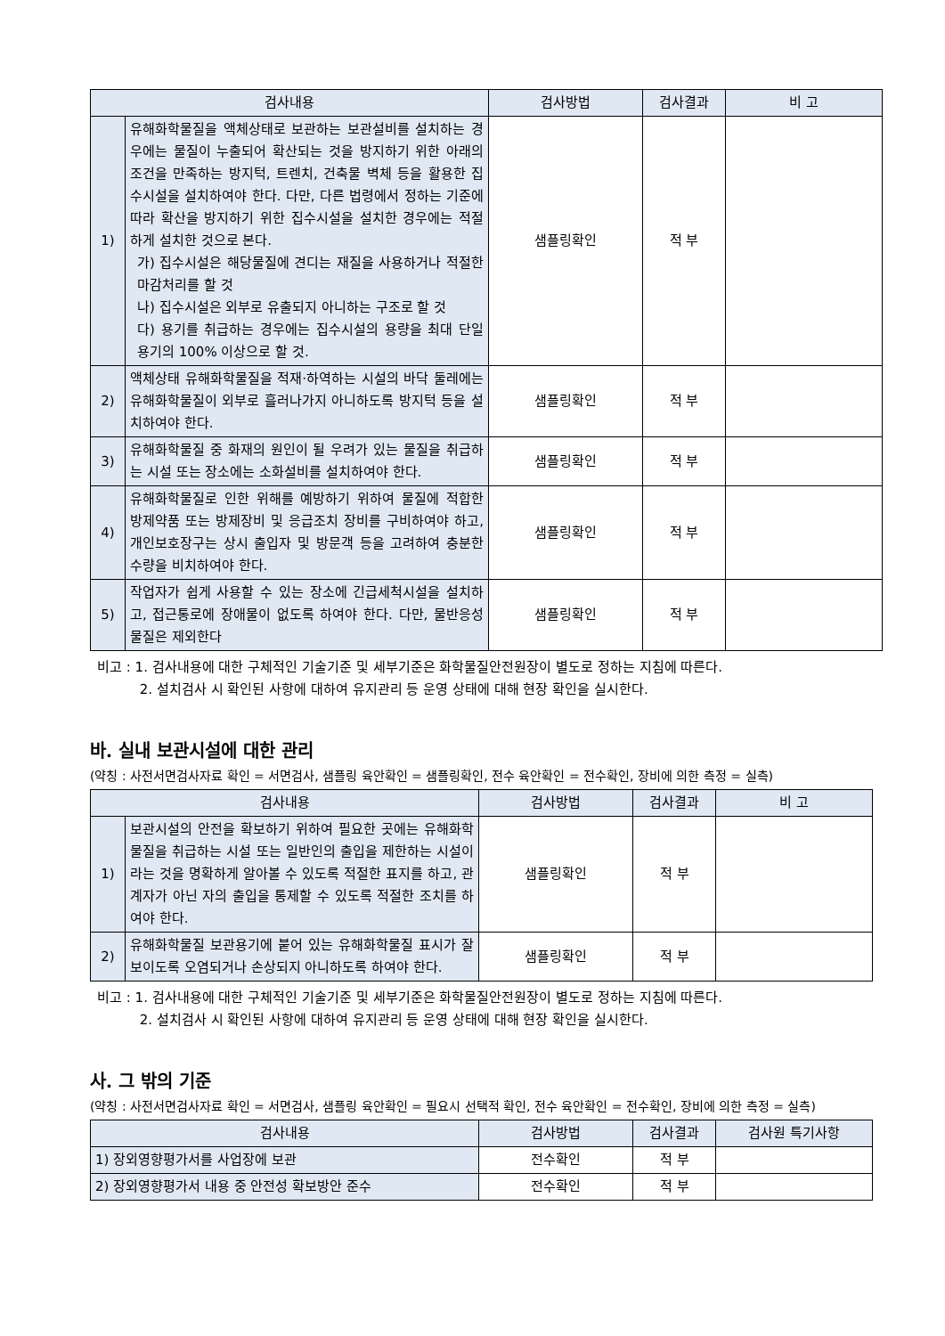| 검사내용 | | 검사방법 | 검사결과 | 비 고 |
| --- | --- | --- | --- | --- |
| 1) | 유해화학물질을 액체상태로 보관하는 보관설비를 설치하는 경우에는 물질이 누출되어 확산되는 것을 방지하기 위한 아래의 조건을 만족하는 방지턱, 트렌치, 건축물 벽체 등을 활용한 집수시설을 설치하여야 한다. 다만, 다른 법령에서 정하는 기준에 따라 확산을 방지하기 위한 집수시설을 설치한 경우에는 적절하게 설치한 것으로 본다. 가) 집수시설은 해당물질에 견디는 재질을 사용하거나 적절한 마감처리를 할 것 나) 집수시설은 외부로 유출되지 아니하는 구조로 할 것 다) 용기를 취급하는 경우에는 집수시설의 용량을 최대 단일 용기의 100% 이상으로 할 것. | 샘플링확인 | 적 부 | |
| 2) | 액체상태 유해화학물질을 적재·하역하는 시설의 바닥 둘레에는 유해화학물질이 외부로 흘러나가지 아니하도록 방지턱 등을 설치하여야 한다. | 샘플링확인 | 적 부 | |
| 3) | 유해화학물질 중 화재의 원인이 될 우려가 있는 물질을 취급하는 시설 또는 장소에는 소화설비를 설치하여야 한다. | 샘플링확인 | 적 부 | |
| 4) | 유해화학물질로 인한 위해를 예방하기 위하여 물질에 적합한 방제약품 또는 방제장비 및 응급조치 장비를 구비하여야 하고, 개인보호장구는 상시 출입자 및 방문객 등을 고려하여 충분한 수량을 비치하여야 한다. | 샘플링확인 | 적 부 | |
| 5) | 작업자가 쉽게 사용할 수 있는 장소에 긴급세척시설을 설치하고, 접근통로에 장애물이 없도록 하여야 한다. 다만, 물반응성 물질은 제외한다 | 샘플링확인 | 적 부 | |
비고 : 1. 검사내용에 대한 구체적인 기술기준 및 세부기준은 화학물질안전원장이 별도로 정하는 지침에 따른다.
2. 설치검사 시 확인된 사항에 대하여 유지관리 등 운영 상태에 대해 현장 확인을 실시한다.
바. 실내 보관시설에 대한 관리
(약칭 : 사전서면검사자료 확인 = 서면검사, 샘플링 육안확인 = 샘플링확인, 전수 육안확인 = 전수확인, 장비에 의한 측정 = 실측)
| 검사내용 | | 검사방법 | 검사결과 | 비 고 |
| --- | --- | --- | --- | --- |
| 1) | 보관시설의 안전을 확보하기 위하여 필요한 곳에는 유해화학물질을 취급하는 시설 또는 일반인의 출입을 제한하는 시설이라는 것을 명확하게 알아볼 수 있도록 적절한 표지를 하고, 관계자가 아닌 자의 출입을 통제할 수 있도록 적절한 조치를 하여야 한다. | 샘플링확인 | 적 부 | |
| 2) | 유해화학물질 보관용기에 붙어 있는 유해화학물질 표시가 잘 보이도록 오염되거나 손상되지 아니하도록 하여야 한다. | 샘플링확인 | 적 부 | |
비고 : 1. 검사내용에 대한 구체적인 기술기준 및 세부기준은 화학물질안전원장이 별도로 정하는 지침에 따른다.
2. 설치검사 시 확인된 사항에 대하여 유지관리 등 운영 상태에 대해 현장 확인을 실시한다.
사. 그 밖의 기준
(약칭 : 사전서면검사자료 확인 = 서면검사, 샘플링 육안확인 = 필요시 선택적 확인, 전수 육안확인 = 전수확인, 장비에 의한 측정 = 실측)
| 검사내용 | 검사방법 | 검사결과 | 검사원 특기사항 |
| --- | --- | --- | --- |
| 1) 장외영향평가서를 사업장에 보관 | 전수확인 | 적 부 | |
| 2) 장외영향평가서 내용 중 안전성 확보방안 준수 | 전수확인 | 적 부 | |